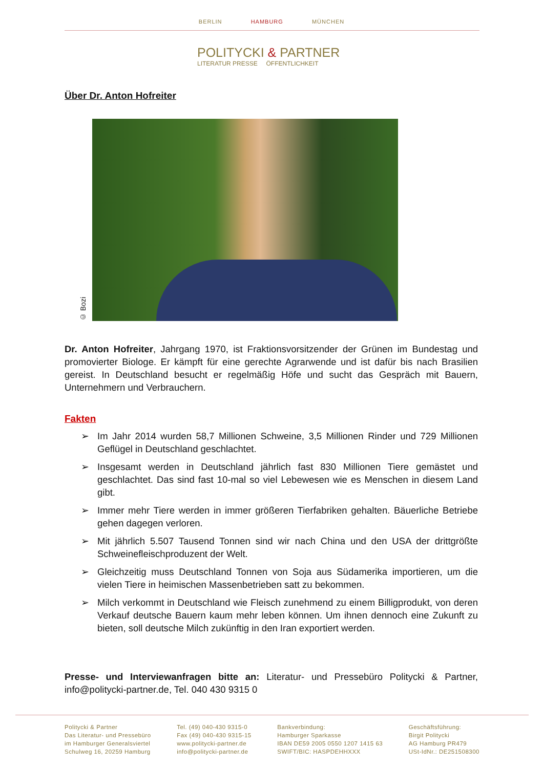BERLIN HAMBURG MÜNCHEN
POLITYCKI & PARTNER
LITERATUR PRESSE ÖFFENTLICHKEIT
Über Dr. Anton Hofreiter
© Bozi
Dr. Anton Hofreiter, Jahrgang 1970, ist Fraktionsvorsitzender der Grünen im Bundestag und promovierter Biologe. Er kämpft für eine gerechte Agrarwende und ist dafür bis nach Brasilien gereist. In Deutschland besucht er regelmäßig Höfe und sucht das Gespräch mit Bauern, Unternehmern und Verbrauchern.
Fakten
➢ Im Jahr 2014 wurden 58,7 Millionen Schweine, 3,5 Millionen Rinder und 729 Millionen Geflügel in Deutschland geschlachtet.
➢ Insgesamt werden in Deutschland jährlich fast 830 Millionen Tiere gemästet und geschlachtet. Das sind fast 10-mal so viel Lebewesen wie es Menschen in diesem Land gibt.
➢ Immer mehr Tiere werden in immer größeren Tierfabriken gehalten. Bäuerliche Betriebe gehen dagegen verloren.
➢ Mit jährlich 5.507 Tausend Tonnen sind wir nach China und den USA der drittgrößte Schweinefleischproduzent der Welt.
➢ Gleichzeitig muss Deutschland Tonnen von Soja aus Südamerika importieren, um die vielen Tiere in heimischen Massenbetrieben satt zu bekommen.
➢ Milch verkommt in Deutschland wie Fleisch zunehmend zu einem Billigprodukt, von deren Verkauf deutsche Bauern kaum mehr leben können. Um ihnen dennoch eine Zukunft zu bieten, soll deutsche Milch zukünftig in den Iran exportiert werden.
Presse- und Interviewanfragen bitte an: Literatur- und Pressebüro Politycki & Partner, info@politycki-partner.de, Tel. 040 430 9315 0
Politycki & Partner
Das Literatur- und Pressebüro
im Hamburger Generalsviertel
Schulweg 16, 20259 Hamburg
Tel. (49) 040-430 9315-0
Fax (49) 040-430 9315-15
www.politycki-partner.de
info@politycki-partner.de
Bankverbindung:
Hamburger Sparkasse
IBAN DE59 2005 0550 1207 1415 63
SWIFT/BIC: HASPDEHHXXX
Geschäftsführung:
Birgit Politycki
AG Hamburg PR479
USt-IdNr.: DE251508300